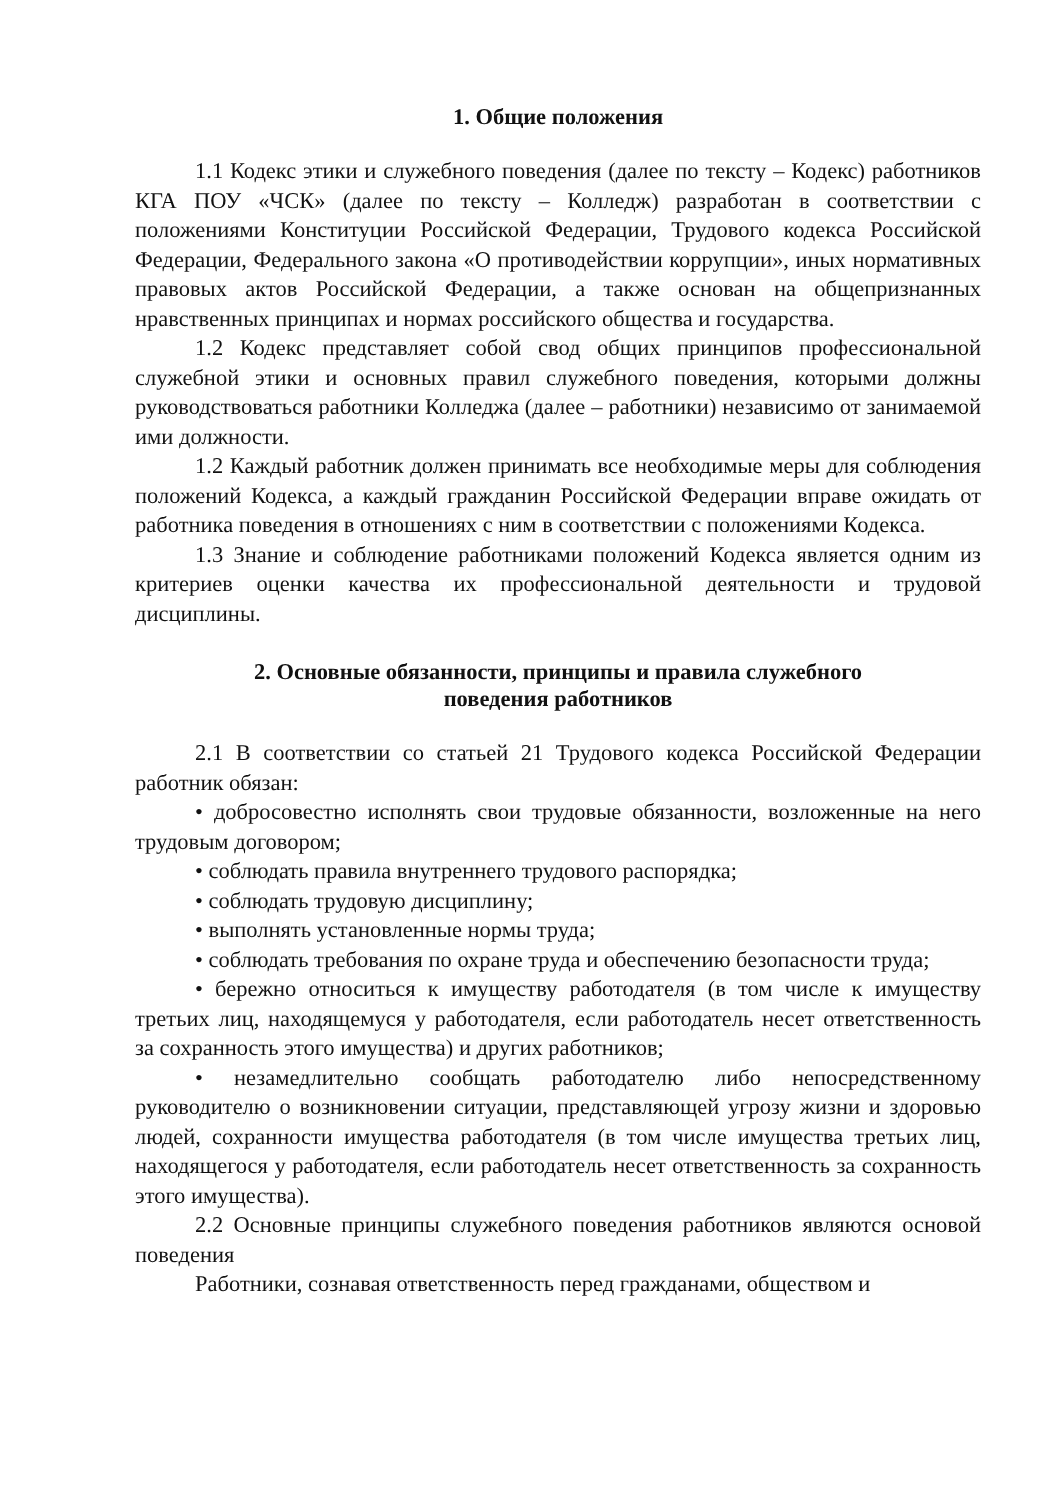1. Общие положения
1.1 Кодекс этики и служебного поведения (далее по тексту – Кодекс) работников КГА ПОУ «ЧСК» (далее по тексту – Колледж) разработан в соответствии с положениями Конституции Российской Федерации, Трудового кодекса Российской Федерации, Федерального закона «О противодействии коррупции», иных нормативных правовых актов Российской Федерации, а также основан на общепризнанных нравственных принципах и нормах российского общества и государства.
1.2 Кодекс представляет собой свод общих принципов профессиональной служебной этики и основных правил служебного поведения, которыми должны руководствоваться работники Колледжа (далее – работники) независимо от занимаемой ими должности.
1.2 Каждый работник должен принимать все необходимые меры для соблюдения положений Кодекса, а каждый гражданин Российской Федерации вправе ожидать от работника поведения в отношениях с ним в соответствии с положениями Кодекса.
1.3 Знание и соблюдение работниками положений Кодекса является одним из критериев оценки качества их профессиональной деятельности и трудовой дисциплины.
2. Основные обязанности, принципы и правила служебного
поведения работников
2.1 В соответствии со статьей 21 Трудового кодекса Российской Федерации работник обязан:
• добросовестно исполнять свои трудовые обязанности, возложенные на него трудовым договором;
• соблюдать правила внутреннего трудового распорядка;
• соблюдать трудовую дисциплину;
• выполнять установленные нормы труда;
• соблюдать требования по охране труда и обеспечению безопасности труда;
• бережно относиться к имуществу работодателя (в том числе к имуществу третьих лиц, находящемуся у работодателя, если работодатель несет ответственность за сохранность этого имущества) и других работников;
• незамедлительно сообщать работодателю либо непосредственному руководителю о возникновении ситуации, представляющей угрозу жизни и здоровью людей, сохранности имущества работодателя (в том числе имущества третьих лиц, находящегося у работодателя, если работодатель несет ответственность за сохранность этого имущества).
2.2 Основные принципы служебного поведения работников являются основой поведения
Работники, сознавая ответственность перед гражданами, обществом и